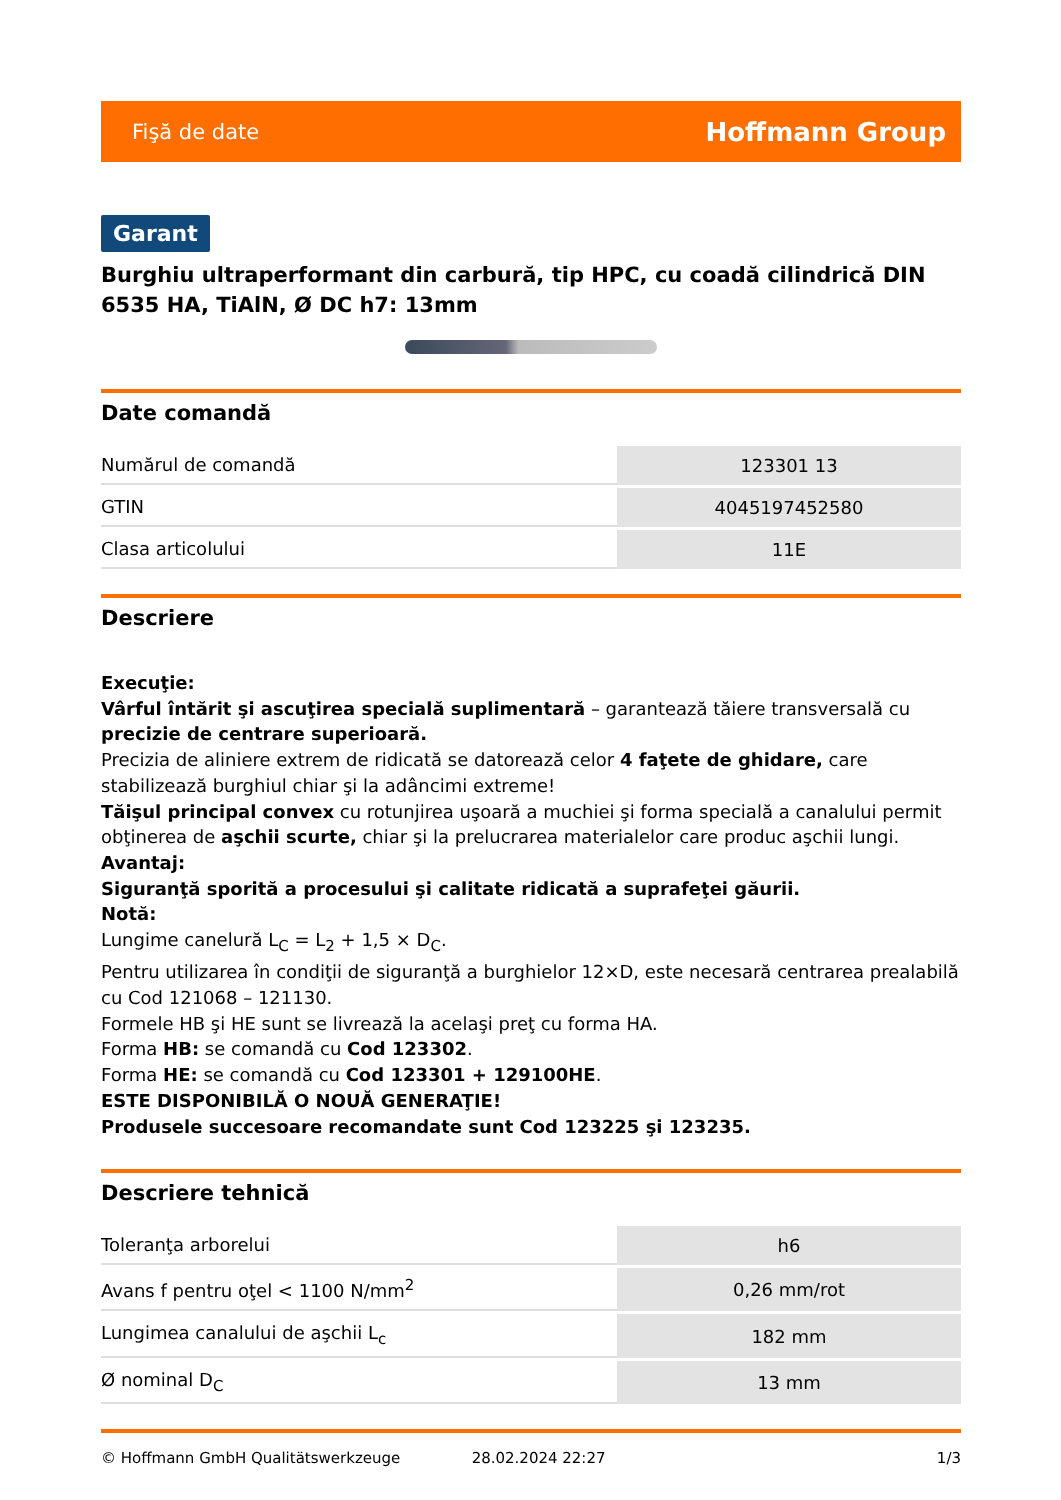Fişă de date Hoffmann Group
Garant
Burghiu ultraperformant din carbură, tip HPC, cu coadă cilindrică DIN 6535 HA, TiAlN, Ø DC h7: 13mm
Date comandă
| Numărul de comandă | 123301 13 |
| GTIN | 4045197452580 |
| Clasa articolului | 11E |
Descriere
Execuţie:
Vârful întărit şi ascuţirea specială suplimentară – garantează tăiere transversală cu precizie de centrare superioară.
Precizia de aliniere extrem de ridicată se datorează celor 4 faţete de ghidare, care stabilizează burghiul chiar şi la adâncimi extreme!
Tăişul principal convex cu rotunjirea uşoară a muchiei şi forma specială a canalului permit obţinerea de aşchii scurte, chiar şi la prelucrarea materialelor care produc aşchii lungi.
Avantaj:
Siguranţă sporită a procesului şi calitate ridicată a suprafeţei găurii.
Notă:
Lungime canelură L<sub>C</sub> = L<sub>2</sub> + 1,5 × D<sub>C</sub>.
Pentru utilizarea în condiţii de siguranţă a burghielor 12×D, este necesară centrarea prealabilă cu Cod 121068 – 121130.
Formele HB şi HE sunt se livrează la acelaşi preţ cu forma HA.
Forma HB: se comandă cu Cod 123302.
Forma HE: se comandă cu Cod 123301 + 129100HE.
ESTE DISPONIBILĂ O NOUĂ GENERAŢIE!
Produsele succesoare recomandate sunt Cod 123225 şi 123235.
Descriere tehnică
| Toleranţa arborelui | h6 |
| Avans f pentru oţel < 1100 N/mm<sup>2</sup> | 0,26 mm/rot |
| Lungimea canalului de aşchii L<sub>c</sub> | 182 mm |
| Ø nominal D<sub>C</sub> | 13 mm |
© Hoffmann GmbH Qualitätswerkzeuge 28.02.2024 22:27 1/3